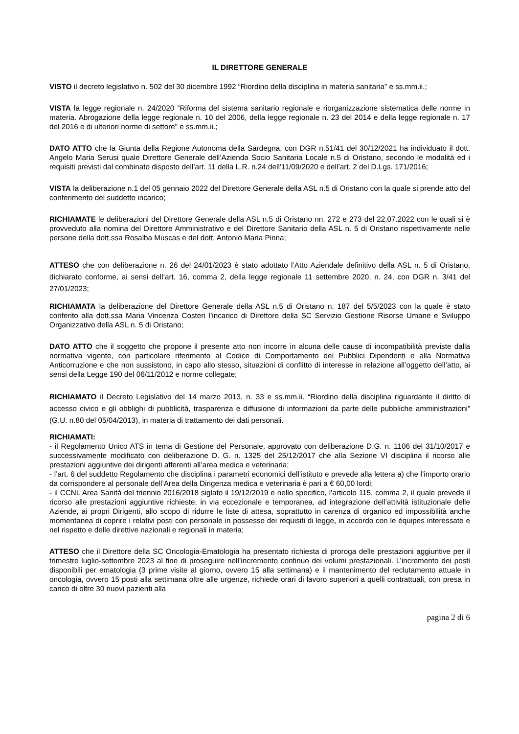IL DIRETTORE GENERALE
VISTO il decreto legislativo n. 502 del 30 dicembre 1992 “Riordino della disciplina in materia sanitaria” e ss.mm.ii.;
VISTA la legge regionale n. 24/2020 “Riforma del sistema sanitario regionale e riorganizzazione sistematica delle norme in materia. Abrogazione della legge regionale n. 10 del 2006, della legge regionale n. 23 del 2014 e della legge regionale n. 17 del 2016 e di ulteriori norme di settore” e ss.mm.ii.;
DATO ATTO che la Giunta della Regione Autonoma della Sardegna, con DGR n.51/41 del 30/12/2021 ha individuato il dott. Angelo Maria Serusi quale Direttore Generale dell’Azienda Socio Sanitaria Locale n.5 di Oristano, secondo le modalità ed i requisiti previsti dal combinato disposto dell’art. 11 della L.R. n.24 dell’11/09/2020 e dell’art. 2 del D.Lgs. 171/2016;
VISTA la deliberazione n.1 del 05 gennaio 2022 del Direttore Generale della ASL n.5 di Oristano con la quale si prende atto del conferimento del suddetto incarico;
RICHIAMATE le deliberazioni del Direttore Generale della ASL n.5 di Oristano nn. 272 e 273 del 22.07.2022 con le quali si è provveduto alla nomina del Direttore Amministrativo e del Direttore Sanitario della ASL n. 5 di Oristano rispettivamente nelle persone della dott.ssa Rosalba Muscas e del dott. Antonio Maria Pinna;
ATTESO che con deliberazione n. 26 del 24/01/2023 è stato adottato l’Atto Aziendale definitivo della ASL n. 5 di Oristano, dichiarato conforme, ai sensi dell’art. 16, comma 2, della legge regionale 11 settembre 2020, n. 24, con DGR n. 3/41 del 27/01/2023;
RICHIAMATA la deliberazione del Direttore Generale della ASL n.5 di Oristano n. 187 del 5/5/2023 con la quale è stato conferito alla dott.ssa Maria Vincenza Costeri l’incarico di Direttore della SC Servizio Gestione Risorse Umane e Sviluppo Organizzativo della ASL n. 5 di Oristano;
DATO ATTO che il soggetto che propone il presente atto non incorre in alcuna delle cause di incompatibilità previste dalla normativa vigente, con particolare riferimento al Codice di Comportamento dei Pubblici Dipendenti e alla Normativa Anticorruzione e che non sussistono, in capo allo stesso, situazioni di conflitto di interesse in relazione all’oggetto dell’atto, ai sensi della Legge 190 del 06/11/2012 e norme collegate;
RICHIAMATO il Decreto Legislativo del 14 marzo 2013, n. 33 e ss.mm.ii. “Riordino della disciplina riguardante il diritto di accesso civico e gli obblighi di pubblicità, trasparenza e diffusione di informazioni da parte delle pubbliche amministrazioni” (G.U. n.80 del 05/04/2013), in materia di trattamento dei dati personali.
RICHIAMATI:
- il Regolamento Unico ATS in tema di Gestione del Personale, approvato con deliberazione D.G. n. 1106 del 31/10/2017 e successivamente modificato con deliberazione D. G. n. 1325 del 25/12/2017 che alla Sezione VI disciplina il ricorso alle prestazioni aggiuntive dei dirigenti afferenti all’area medica e veterinaria;
- l’art. 6 del suddetto Regolamento che disciplina i parametri economici dell’istituto e prevede alla lettera a) che l’importo orario da corrispondere al personale dell’Area della Dirigenza medica e veterinaria è pari a € 60,00 lordi;
- il CCNL Area Sanità del triennio 2016/2018 siglato il 19/12/2019 e nello specifico, l’articolo 115, comma 2, il quale prevede il ricorso alle prestazioni aggiuntive richieste, in via eccezionale e temporanea, ad integrazione dell’attività istituzionale delle Aziende, ai propri Dirigenti, allo scopo di ridurre le liste di attesa, soprattutto in carenza di organico ed impossibilità anche momentanea di coprire i relativi posti con personale in possesso dei requisiti di legge, in accordo con le équipes interessate e nel rispetto e delle direttive nazionali e regionali in materia;
ATTESO che il Direttore della SC Oncologia-Ematologia ha presentato richiesta di proroga delle prestazioni aggiuntive per il trimestre luglio-settembre 2023 al fine di proseguire nell’incremento continuo dei volumi prestazionali. L’incremento dei posti disponibili per ematologia (3 prime visite al giorno, ovvero 15 alla settimana) e il mantenimento del reclutamento attuale in oncologia, ovvero 15 posti alla settimana oltre alle urgenze, richiede orari di lavoro superiori a quelli contrattuali, con presa in carico di oltre 30 nuovi pazienti alla
pagina 2 di 6